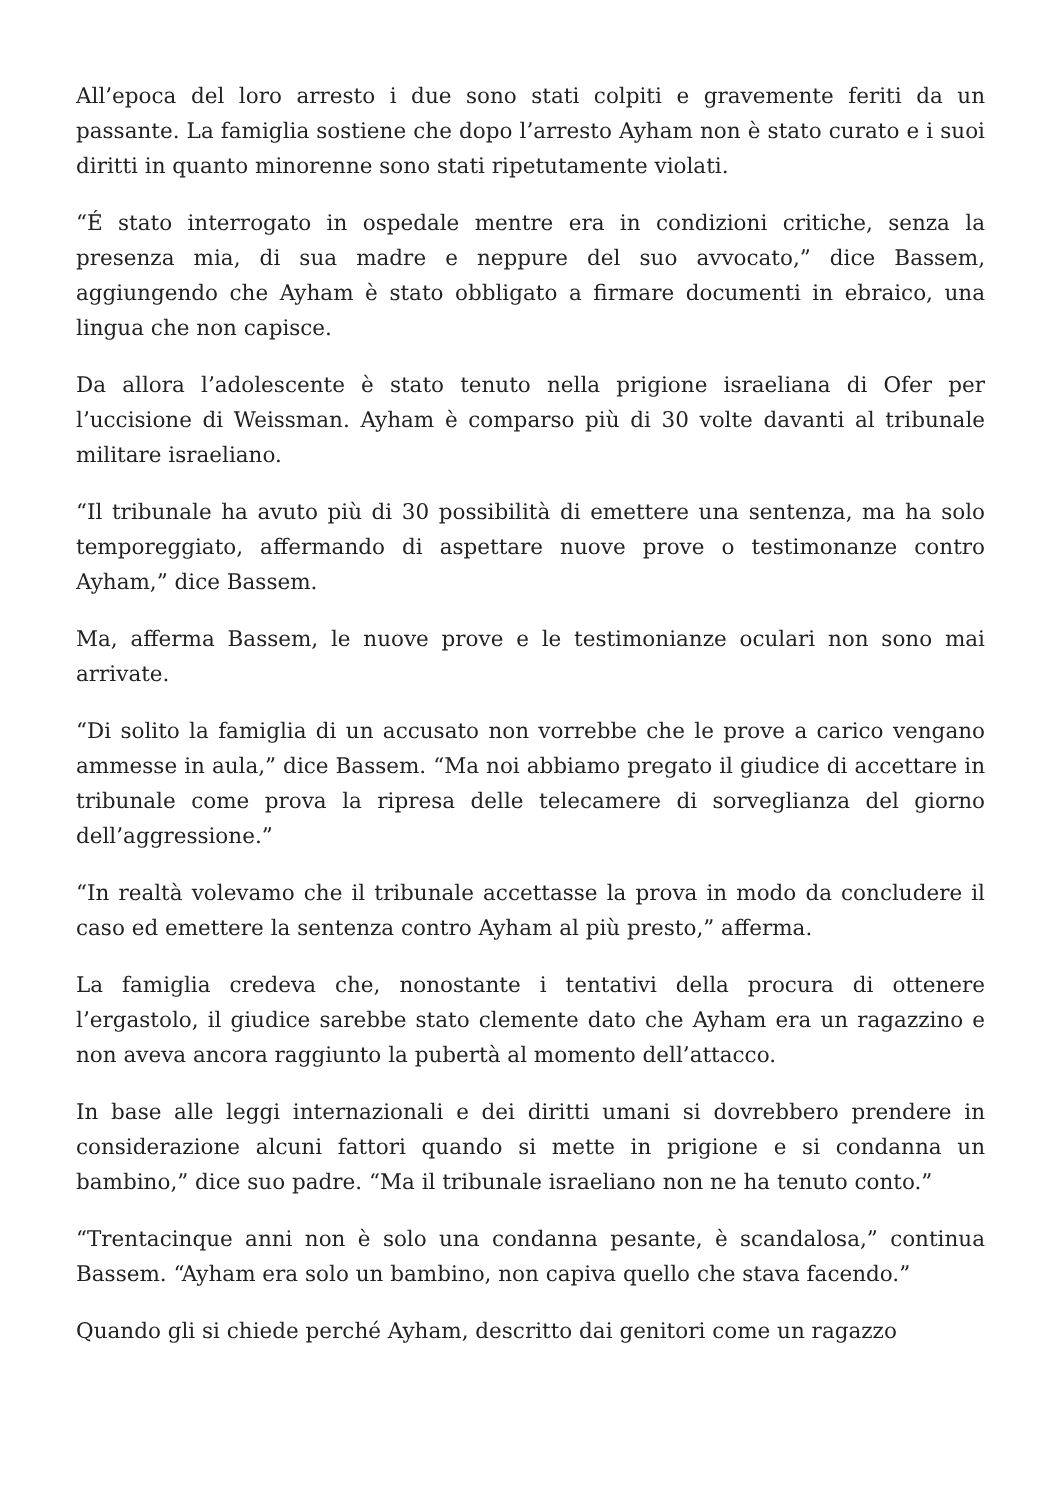All’epoca del loro arresto i due sono stati colpiti e gravemente feriti da un passante. La famiglia sostiene che dopo l’arresto Ayham non è stato curato e i suoi diritti in quanto minorenne sono stati ripetutamente violati.
“É stato interrogato in ospedale mentre era in condizioni critiche, senza la presenza mia, di sua madre e neppure del suo avvocato,” dice Bassem, aggiungendo che Ayham è stato obbligato a firmare documenti in ebraico, una lingua che non capisce.
Da allora l’adolescente è stato tenuto nella prigione israeliana di Ofer per l’uccisione di Weissman. Ayham è comparso più di 30 volte davanti al tribunale militare israeliano.
“Il tribunale ha avuto più di 30 possibilità di emettere una sentenza, ma ha solo temporeggiato, affermando di aspettare nuove prove o testimonanze contro Ayham,” dice Bassem.
Ma, afferma Bassem, le nuove prove e le testimonianze oculari non sono mai arrivate.
“Di solito la famiglia di un accusato non vorrebbe che le prove a carico vengano ammesse in aula,” dice Bassem. “Ma noi abbiamo pregato il giudice di accettare in tribunale come prova la ripresa delle telecamere di sorveglianza del giorno dell’aggressione.”
“In realtà volevamo che il tribunale accettasse la prova in modo da concludere il caso ed emettere la sentenza contro Ayham al più presto,” afferma.
La famiglia credeva che, nonostante i tentativi della procura di ottenere l’ergastolo, il giudice sarebbe stato clemente dato che Ayham era un ragazzino e non aveva ancora raggiunto la pubertà al momento dell’attacco.
In base alle leggi internazionali e dei diritti umani si dovrebbero prendere in considerazione alcuni fattori quando si mette in prigione e si condanna un bambino,” dice suo padre. “Ma il tribunale israeliano non ne ha tenuto conto.”
“Trentacinque anni non è solo una condanna pesante, è scandalosa,” continua Bassem. “Ayham era solo un bambino, non capiva quello che stava facendo.”
Quando gli si chiede perché Ayham, descritto dai genitori come un ragazzo